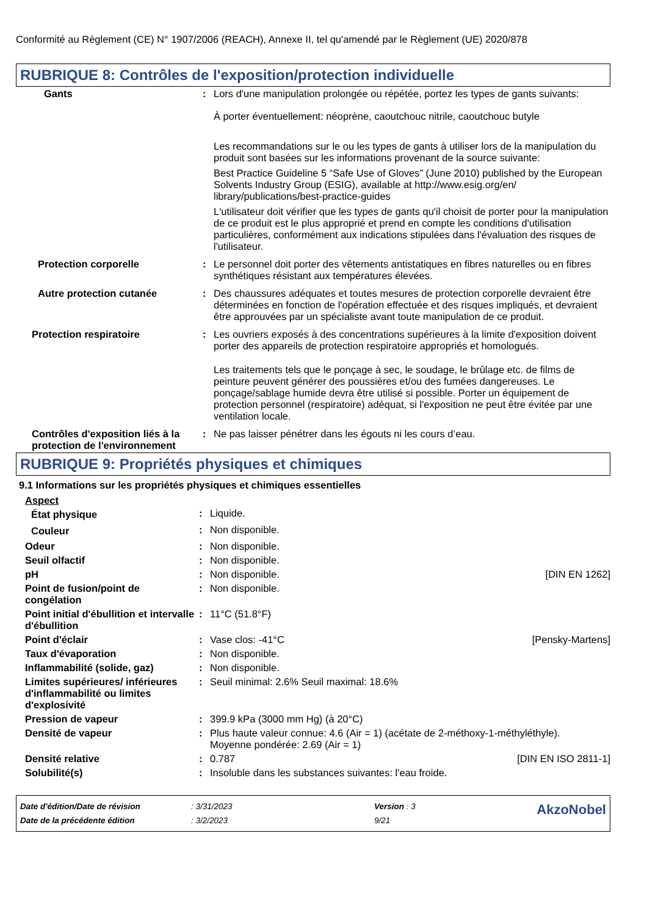Conformité au Règlement (CE) N° 1907/2006 (REACH), Annexe II, tel qu'amendé par le Règlement (UE) 2020/878
RUBRIQUE 8: Contrôles de l'exposition/protection individuelle
| Gants | : | Lors d'une manipulation prolongée ou répétée, portez les types de gants suivants: À porter éventuellement: néoprène, caoutchouc nitrile, caoutchouc butyle Les recommandations sur le ou les types de gants à utiliser lors de la manipulation du produit sont basées sur les informations provenant de la source suivante: Best Practice Guideline 5 “Safe Use of Gloves” (June 2010) published by the European Solvents Industry Group (ESIG), available at http://www.esig.org/en/ library/publications/best-practice-guides L'utilisateur doit vérifier que les types de gants qu'il choisit de porter pour la manipulation de ce produit est le plus approprié et prend en compte les conditions d'utilisation particulières, conformément aux indications stipulées dans l'évaluation des risques de l'utilisateur. |
| Protection corporelle | : | Le personnel doit porter des vêtements antistatiques en fibres naturelles ou en fibres synthétiques résistant aux températures élevées. |
| Autre protection cutanée | : | Des chaussures adéquates et toutes mesures de protection corporelle devraient être déterminées en fonction de l'opération effectuée et des risques impliqués, et devraient être approuvées par un spécialiste avant toute manipulation de ce produit. |
| Protection respiratoire | : | Les ouvriers exposés à des concentrations supérieures à la limite d'exposition doivent porter des appareils de protection respiratoire appropriés et homologués. Les traitements tels que le ponçage à sec, le soudage, le brûlage etc. de films de peinture peuvent générer des poussières et/ou des fumées dangereuses. Le ponçage/sablage humide devra être utilisé si possible. Porter un équipement de protection personnel (respiratoire) adéquat, si l'exposition ne peut être évitée par une ventilation locale. |
| Contrôles d'exposition liés à la protection de l'environnement | : | Ne pas laisser pénétrer dans les égouts ni les cours d’eau. |
RUBRIQUE 9: Propriétés physiques et chimiques
9.1 Informations sur les propriétés physiques et chimiques essentielles
Aspect
| État physique | : | Liquide. | |
| Couleur | : | Non disponible. | |
| Odeur | : | Non disponible. | |
| Seuil olfactif | : | Non disponible. | |
| pH | : | Non disponible. | [DIN EN 1262] |
| Point de fusion/point de congélation | : | Non disponible. | |
| Point initial d'ébullition et intervalle d'ébullition | : | 11°C (51.8°F) | |
| Point d'éclair | : | Vase clos: -41°C | [Pensky-Martens] |
| Taux d'évaporation | : | Non disponible. | |
| Inflammabilité (solide, gaz) | : | Non disponible. | |
| Limites supérieures/ inférieures d'inflammabilité ou limites d'explosivité | : | Seuil minimal: 2.6% Seuil maximal: 18.6% | |
| Pression de vapeur | : | 399.9 kPa (3000 mm Hg) (à 20°C) | |
| Densité de vapeur | : | Plus haute valeur connue: 4.6 (Air = 1) (acétate de 2-méthoxy-1-méthyléthyle). Moyenne pondérée: 2.69 (Air = 1) | |
| Densité relative | : | 0.787 | [DIN EN ISO 2811-1] |
| Solubilité(s) | : | Insoluble dans les substances suivantes: l'eau froide. | |
| Date d'édition/Date de révision | : 3/31/2023 | Version : 3 | AkzoNobel |
| Date de la précédente édition | : 3/2/2023 | 9/21 | |